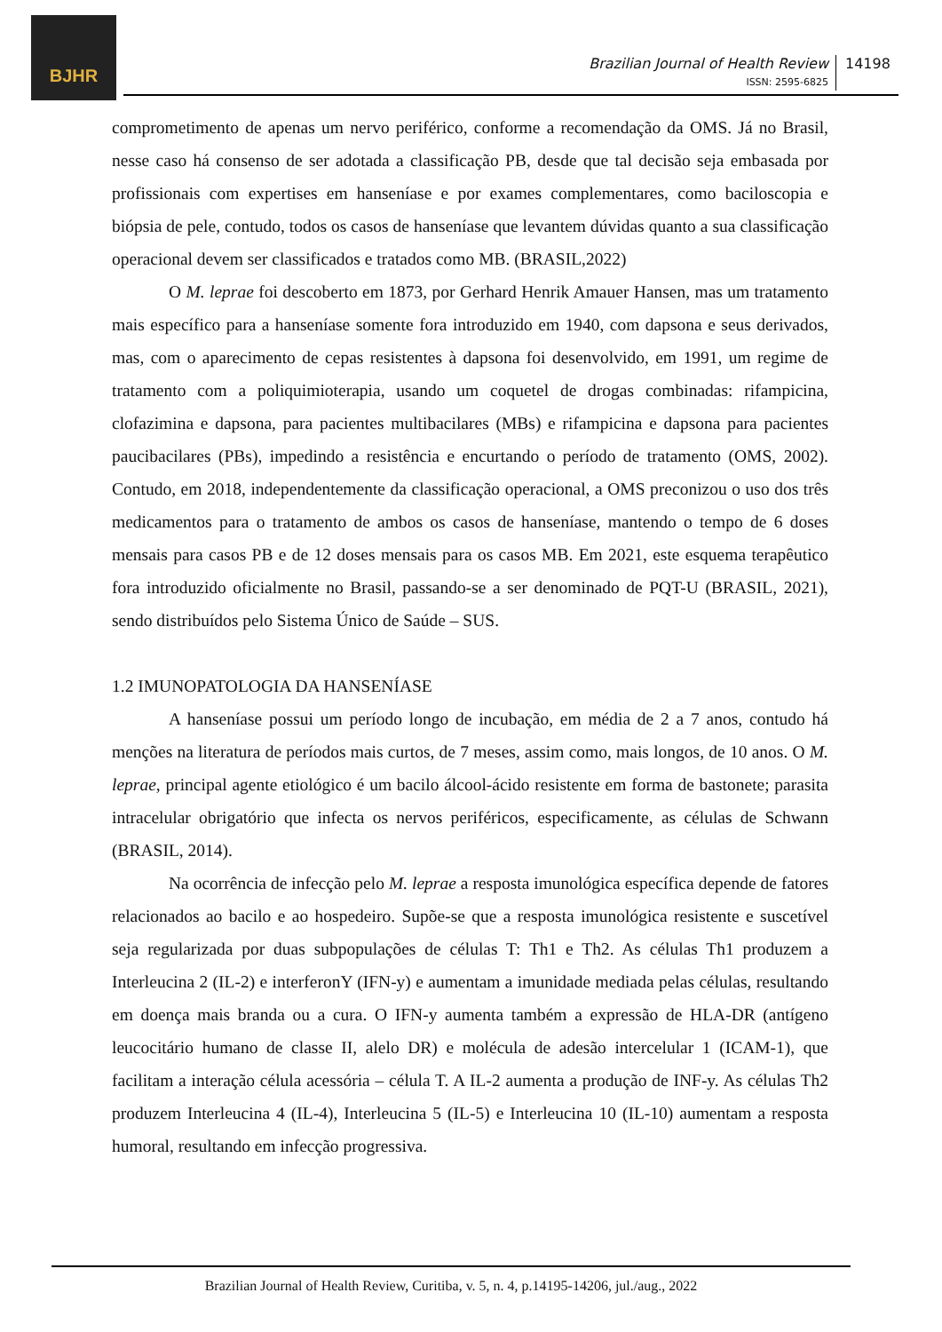BJHR
Brazilian Journal of Health Review
ISSN: 2595-6825
14198
comprometimento de apenas um nervo periférico, conforme a recomendação da OMS. Já no Brasil, nesse caso há consenso de ser adotada a classificação PB, desde que tal decisão seja embasada por profissionais com expertises em hanseníase e por exames complementares, como baciloscopia e biópsia de pele, contudo, todos os casos de hanseníase que levantem dúvidas quanto a sua classificação operacional devem ser classificados e tratados como MB. (BRASIL,2022)
O M. leprae foi descoberto em 1873, por Gerhard Henrik Amauer Hansen, mas um tratamento mais específico para a hanseníase somente fora introduzido em 1940, com dapsona e seus derivados, mas, com o aparecimento de cepas resistentes à dapsona foi desenvolvido, em 1991, um regime de tratamento com a poliquimioterapia, usando um coquetel de drogas combinadas: rifampicina, clofazimina e dapsona, para pacientes multibacilares (MBs) e rifampicina e dapsona para pacientes paucibacilares (PBs), impedindo a resistência e encurtando o período de tratamento (OMS, 2002). Contudo, em 2018, independentemente da classificação operacional, a OMS preconizou o uso dos três medicamentos para o tratamento de ambos os casos de hanseníase, mantendo o tempo de 6 doses mensais para casos PB e de 12 doses mensais para os casos MB. Em 2021, este esquema terapêutico fora introduzido oficialmente no Brasil, passando-se a ser denominado de PQT-U (BRASIL, 2021), sendo distribuídos pelo Sistema Único de Saúde – SUS.
1.2 IMUNOPATOLOGIA DA HANSENÍASE
A hanseníase possui um período longo de incubação, em média de 2 a 7 anos, contudo há menções na literatura de períodos mais curtos, de 7 meses, assim como, mais longos, de 10 anos. O M. leprae, principal agente etiológico é um bacilo álcool-ácido resistente em forma de bastonete; parasita intracelular obrigatório que infecta os nervos periféricos, especificamente, as células de Schwann (BRASIL, 2014).
Na ocorrência de infecção pelo M. leprae a resposta imunológica específica depende de fatores relacionados ao bacilo e ao hospedeiro. Supõe-se que a resposta imunológica resistente e suscetível seja regularizada por duas subpopulações de células T: Th1 e Th2. As células Th1 produzem a Interleucina 2 (IL-2) e interferonY (IFN-y) e aumentam a imunidade mediada pelas células, resultando em doença mais branda ou a cura. O IFN-y aumenta também a expressão de HLA-DR (antígeno leucocitário humano de classe II, alelo DR) e molécula de adesão intercelular 1 (ICAM-1), que facilitam a interação célula acessória – célula T. A IL-2 aumenta a produção de INF-y. As células Th2 produzem Interleucina 4 (IL-4), Interleucina 5 (IL-5) e Interleucina 10 (IL-10) aumentam a resposta humoral, resultando em infecção progressiva.
Brazilian Journal of Health Review, Curitiba, v. 5, n. 4, p.14195-14206, jul./aug., 2022